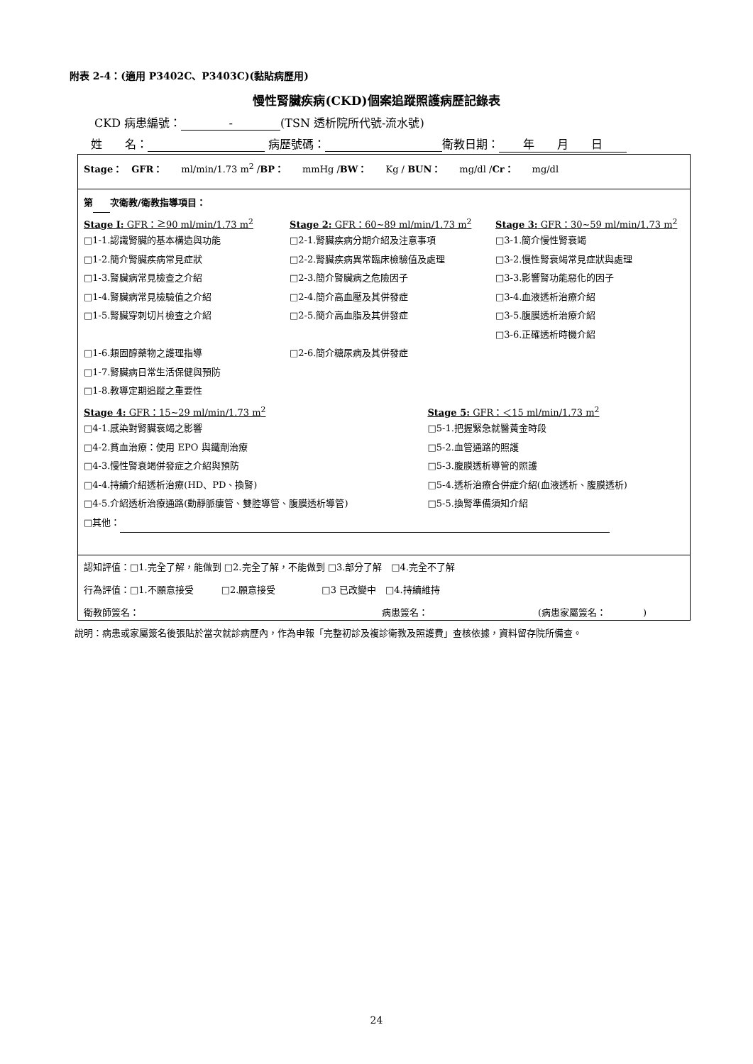附表 2-4：(適用 P3402C、P3403C)(黏貼病歷用)
慢性腎臟疾病(CKD)個案追蹤照護病歷記錄表
CKD 病患編號： - (TSN 透析院所代號-流水號)
姓　　名： 病歷號碼： 衛教日期： 年　　月　　日
Stage：　GFR：　　ml/min/1.73 m<sup>2</sup> /BP：　　mmHg /BW：　　Kg / BUN：　　mg/dl /Cr：　　mg/dl
第 次衛教/衛教指導項目：
Stage I: GFR：≧90 ml/min/1.73 m<sup>2</sup>
□1-1.認識腎臟的基本構造與功能
□1-2.簡介腎臟疾病常見症狀
□1-3.腎臟病常見檢查之介紹
□1-4.腎臟病常見檢驗值之介紹
□1-5.腎臟穿刺切片檢查之介紹
□1-6.類固醇藥物之護理指導
□1-7.腎臟病日常生活保健與預防
□1-8.教導定期追蹤之重要性
Stage 2: GFR：60~89 ml/min/1.73 m<sup>2</sup>
□2-1.腎臟疾病分期介紹及注意事項
□2-2.腎臟疾病異常臨床檢驗值及處理
□2-3.簡介腎臟病之危險因子
□2-4.簡介高血壓及其併發症
□2-5.簡介高血脂及其併發症
□2-6.簡介糖尿病及其併發症
Stage 3: GFR：30~59 ml/min/1.73 m<sup>2</sup>
□3-1.簡介慢性腎衰竭
□3-2.慢性腎衰竭常見症狀與處理
□3-3.影響腎功能惡化的因子
□3-4.血液透析治療介紹
□3-5.腹膜透析治療介紹
□3-6.正確透析時機介紹
Stage 4: GFR：15~29 ml/min/1.73 m<sup>2</sup>
□4-1.感染對腎臟衰竭之影響
□4-2.貧血治療：使用 EPO 與鐵劑治療
□4-3.慢性腎衰竭併發症之介紹與預防
□4-4.持續介紹透析治療(HD、PD、換腎)
□4-5.介紹透析治療通路(動靜脈瘻管、雙腔導管、腹膜透析導管)
Stage 5: GFR：＜15 ml/min/1.73 m<sup>2</sup>
□5-1.把握緊急就醫黃金時段
□5-2.血管通路的照護
□5-3.腹膜透析導管的照護
□5-4.透析治療合併症介紹(血液透析、腹膜透析)
□5-5.換腎準備須知介紹
□其他：
認知評值：□1.完全了解，能做到 □2.完全了解，不能做到 □3.部分了解　□4.完全不了解
行為評值：□1.不願意接受　　　□2.願意接受　　　　　□3 已改變中　□4.持續維持
衛教師簽名： 病患簽名： (病患家屬簽名：　　　　)
說明：病患或家屬簽名後張貼於當次就診病歷內，作為申報「完整初診及複診衛教及照護費」查核依據，資料留存院所備查。
24